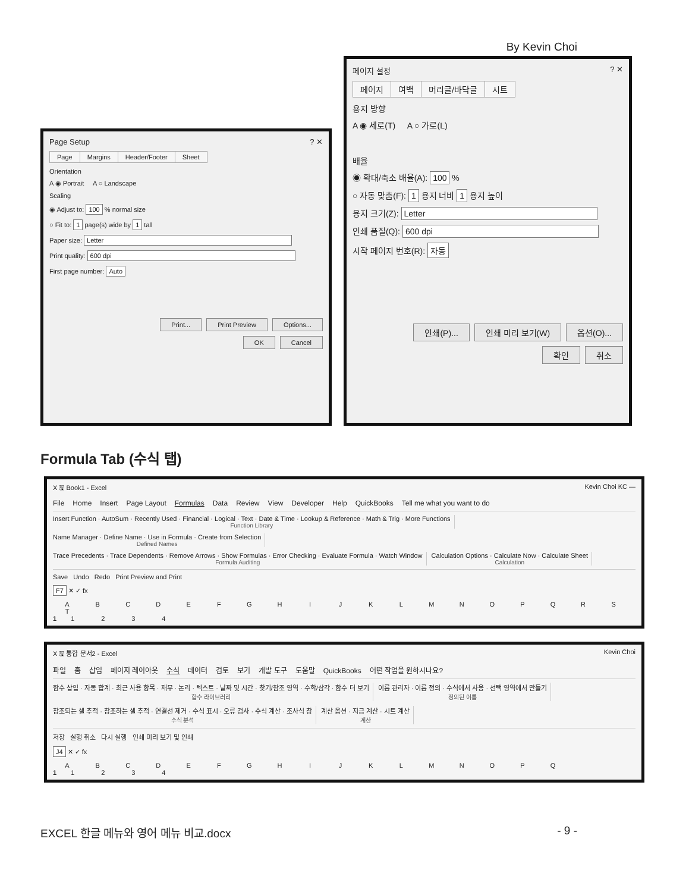By Kevin Choi
Page Setup? ✕
Page Margins Header/Footer Sheet
Orientation
A ◉ Portrait A ○ Landscape
Scaling
◉ Adjust to: 100 % normal size
○ Fit to: 1 page(s) wide by 1 tall
Paper size: Letter
Print quality: 600 dpi
First page number: Auto
Print... Print Preview Options...
OK Cancel
페이지 설정? ✕
페이지 여백 머리글/바닥글 시트
용지 방향
A ◉ 세로(T) A ○ 가로(L)
배율
◉ 확대/축소 배율(A): 100 %
○ 자동 맞춤(F): 1 용지 너비 1 용지 높이
용지 크기(Z): Letter
인쇄 품질(Q): 600 dpi
시작 페이지 번호(R): 자동
인쇄(P)... 인쇄 미리 보기(W) 옵션(O)...
확인 취소
Formula Tab (수식 탭)
X 🖫 Book1 - Excel Kevin Choi KC —
File Home Insert Page Layout Formulas Data Review View Developer Help QuickBooks Tell me what you want to do
Insert Function · AutoSum · Recently Used · Financial · Logical · Text · Date & Time · Lookup & Reference · Math & Trig · More Functions
Function Library
Name Manager · Define Name · Use in Formula · Create from Selection
Defined Names
Trace Precedents · Trace Dependents · Remove Arrows · Show Formulas · Error Checking · Evaluate Formula · Watch Window
Formula Auditing
Calculation Options · Calculate Now · Calculate Sheet
Calculation
Save Undo Redo Print Preview and Print
F7 ✕ ✓ fx
A B C D E F G H I J K L M N O P Q R S T
1 1 2 3 4
X 🖫 통합 문서2 - Excel Kevin Choi
파일 홈 삽입 페이지 레이아웃 수식 데이터 검토 보기 개발 도구 도움말 QuickBooks 어떤 작업을 원하시나요?
함수 삽입 · 자동 합계 · 최근 사용 항목 · 재무 · 논리 · 텍스트 · 날짜 및 시간 · 찾기/참조 영역 · 수학/삼각 · 함수 더 보기
함수 라이브러리
이름 관리자 · 이름 정의 · 수식에서 사용 · 선택 영역에서 만들기
정의된 이름
참조되는 셀 추적 · 참조하는 셀 추적 · 연결선 제거 · 수식 표시 · 오류 검사 · 수식 계산 · 조사식 창
수식 분석
계산 옵션 · 지금 계산 · 시트 계산
계산
저장 실행 취소 다시 실행 인쇄 미리 보기 및 인쇄
J4 ✕ ✓ fx
A B C D E F G H I J K L M N O P Q
1 1 2 3 4
EXCEL 한글 메뉴와 영어 메뉴 비교.docx - 9 -